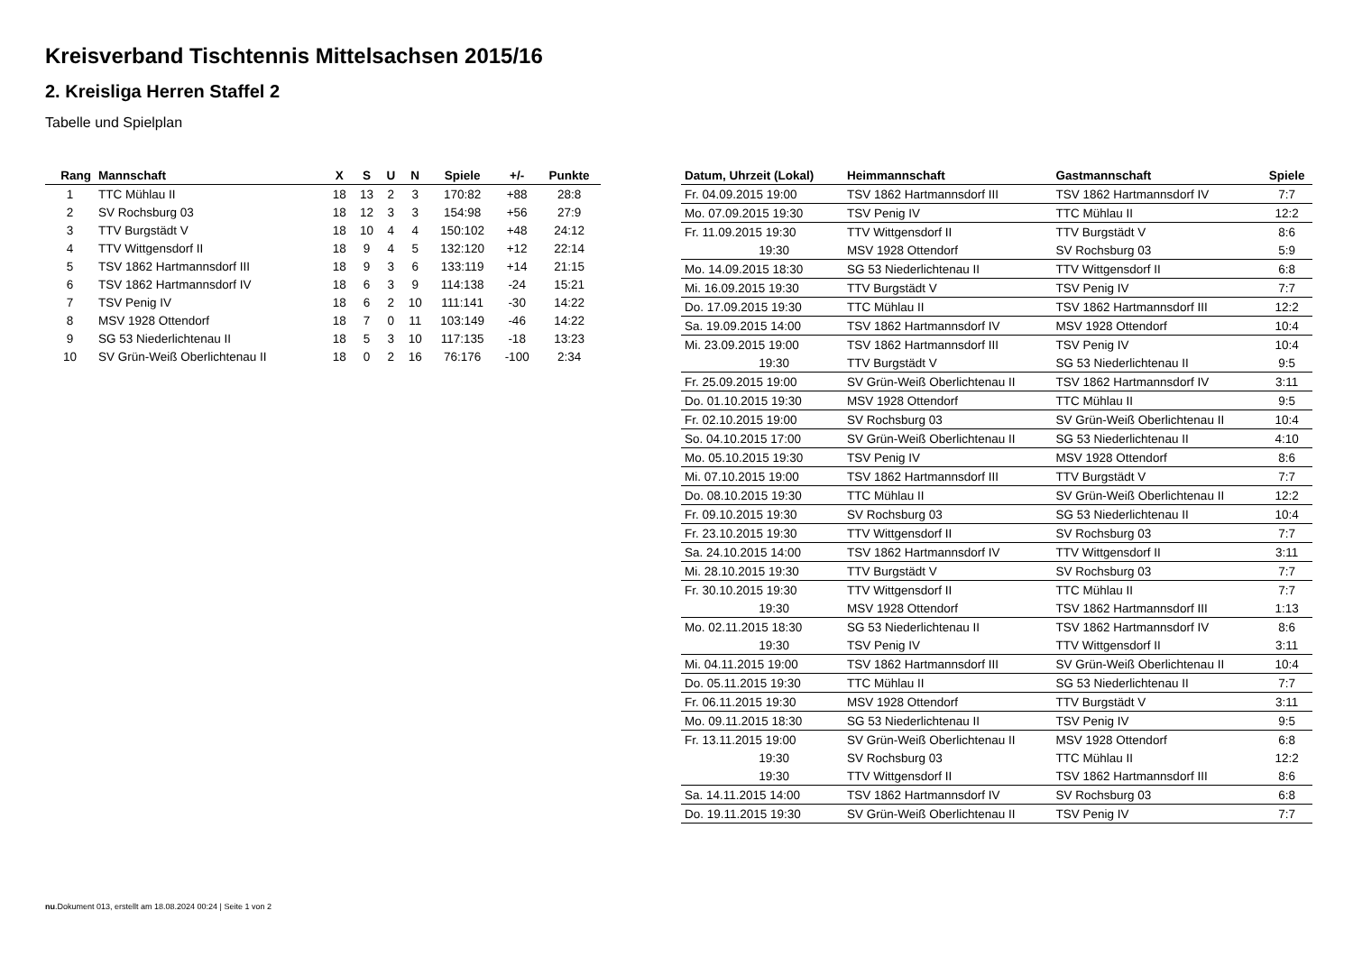Kreisverband Tischtennis Mittelsachsen 2015/16
2. Kreisliga Herren Staffel 2
Tabelle und Spielplan
| Rang | Mannschaft | X | S | U | N | Spiele | +/- | Punkte |
| --- | --- | --- | --- | --- | --- | --- | --- | --- |
| 1 | TTC Mühlau II | 18 | 13 | 2 | 3 | 170:82 | +88 | 28:8 |
| 2 | SV Rochsburg 03 | 18 | 12 | 3 | 3 | 154:98 | +56 | 27:9 |
| 3 | TTV Burgstädt V | 18 | 10 | 4 | 4 | 150:102 | +48 | 24:12 |
| 4 | TTV Wittgensdorf II | 18 | 9 | 4 | 5 | 132:120 | +12 | 22:14 |
| 5 | TSV 1862 Hartmannsdorf III | 18 | 9 | 3 | 6 | 133:119 | +14 | 21:15 |
| 6 | TSV 1862 Hartmannsdorf IV | 18 | 6 | 3 | 9 | 114:138 | -24 | 15:21 |
| 7 | TSV Penig IV | 18 | 6 | 2 | 10 | 111:141 | -30 | 14:22 |
| 8 | MSV 1928 Ottendorf | 18 | 7 | 0 | 11 | 103:149 | -46 | 14:22 |
| 9 | SG 53 Niederlichtenau II | 18 | 5 | 3 | 10 | 117:135 | -18 | 13:23 |
| 10 | SV Grün-Weiß Oberlichtenau II | 18 | 0 | 2 | 16 | 76:176 | -100 | 2:34 |
| Datum, Uhrzeit (Lokal) | Heimmannschaft | Gastmannschaft | Spiele |
| --- | --- | --- | --- |
| Fr. 04.09.2015 19:00 | TSV 1862 Hartmannsdorf III | TSV 1862 Hartmannsdorf IV | 7:7 |
| Mo. 07.09.2015 19:30 | TSV Penig IV | TTC Mühlau II | 12:2 |
| Fr. 11.09.2015 19:30 | TTV Wittgensdorf II | TTV Burgstädt V | 8:6 |
| 19:30 | MSV 1928 Ottendorf | SV Rochsburg 03 | 5:9 |
| Mo. 14.09.2015 18:30 | SG 53 Niederlichtenau II | TTV Wittgensdorf II | 6:8 |
| Mi. 16.09.2015 19:30 | TTV Burgstädt V | TSV Penig IV | 7:7 |
| Do. 17.09.2015 19:30 | TTC Mühlau II | TSV 1862 Hartmannsdorf III | 12:2 |
| Sa. 19.09.2015 14:00 | TSV 1862 Hartmannsdorf IV | MSV 1928 Ottendorf | 10:4 |
| Mi. 23.09.2015 19:00 | TSV 1862 Hartmannsdorf III | TSV Penig IV | 10:4 |
| 19:30 | TTV Burgstädt V | SG 53 Niederlichtenau II | 9:5 |
| Fr. 25.09.2015 19:00 | SV Grün-Weiß Oberlichtenau II | TSV 1862 Hartmannsdorf IV | 3:11 |
| Do. 01.10.2015 19:30 | MSV 1928 Ottendorf | TTC Mühlau II | 9:5 |
| Fr. 02.10.2015 19:00 | SV Rochsburg 03 | SV Grün-Weiß Oberlichtenau II | 10:4 |
| So. 04.10.2015 17:00 | SV Grün-Weiß Oberlichtenau II | SG 53 Niederlichtenau II | 4:10 |
| Mo. 05.10.2015 19:30 | TSV Penig IV | MSV 1928 Ottendorf | 8:6 |
| Mi. 07.10.2015 19:00 | TSV 1862 Hartmannsdorf III | TTV Burgstädt V | 7:7 |
| Do. 08.10.2015 19:30 | TTC Mühlau II | SV Grün-Weiß Oberlichtenau II | 12:2 |
| Fr. 09.10.2015 19:30 | SV Rochsburg 03 | SG 53 Niederlichtenau II | 10:4 |
| Fr. 23.10.2015 19:30 | TTV Wittgensdorf II | SV Rochsburg 03 | 7:7 |
| Sa. 24.10.2015 14:00 | TSV 1862 Hartmannsdorf IV | TTV Wittgensdorf II | 3:11 |
| Mi. 28.10.2015 19:30 | TTV Burgstädt V | SV Rochsburg 03 | 7:7 |
| Fr. 30.10.2015 19:30 | TTV Wittgensdorf II | TTC Mühlau II | 7:7 |
| 19:30 | MSV 1928 Ottendorf | TSV 1862 Hartmannsdorf III | 1:13 |
| Mo. 02.11.2015 18:30 | SG 53 Niederlichtenau II | TSV 1862 Hartmannsdorf IV | 8:6 |
| 19:30 | TSV Penig IV | TTV Wittgensdorf II | 3:11 |
| Mi. 04.11.2015 19:00 | TSV 1862 Hartmannsdorf III | SV Grün-Weiß Oberlichtenau II | 10:4 |
| Do. 05.11.2015 19:30 | TTC Mühlau II | SG 53 Niederlichtenau II | 7:7 |
| Fr. 06.11.2015 19:30 | MSV 1928 Ottendorf | TTV Burgstädt V | 3:11 |
| Mo. 09.11.2015 18:30 | SG 53 Niederlichtenau II | TSV Penig IV | 9:5 |
| Fr. 13.11.2015 19:00 | SV Grün-Weiß Oberlichtenau II | MSV 1928 Ottendorf | 6:8 |
| 19:30 | SV Rochsburg 03 | TTC Mühlau II | 12:2 |
| 19:30 | TTV Wittgensdorf II | TSV 1862 Hartmannsdorf III | 8:6 |
| Sa. 14.11.2015 14:00 | TSV 1862 Hartmannsdorf IV | SV Rochsburg 03 | 6:8 |
| Do. 19.11.2015 19:30 | SV Grün-Weiß Oberlichtenau II | TSV Penig IV | 7:7 |
nu.Dokument 013, erstellt am 18.08.2024 00:24 | Seite 1 von 2